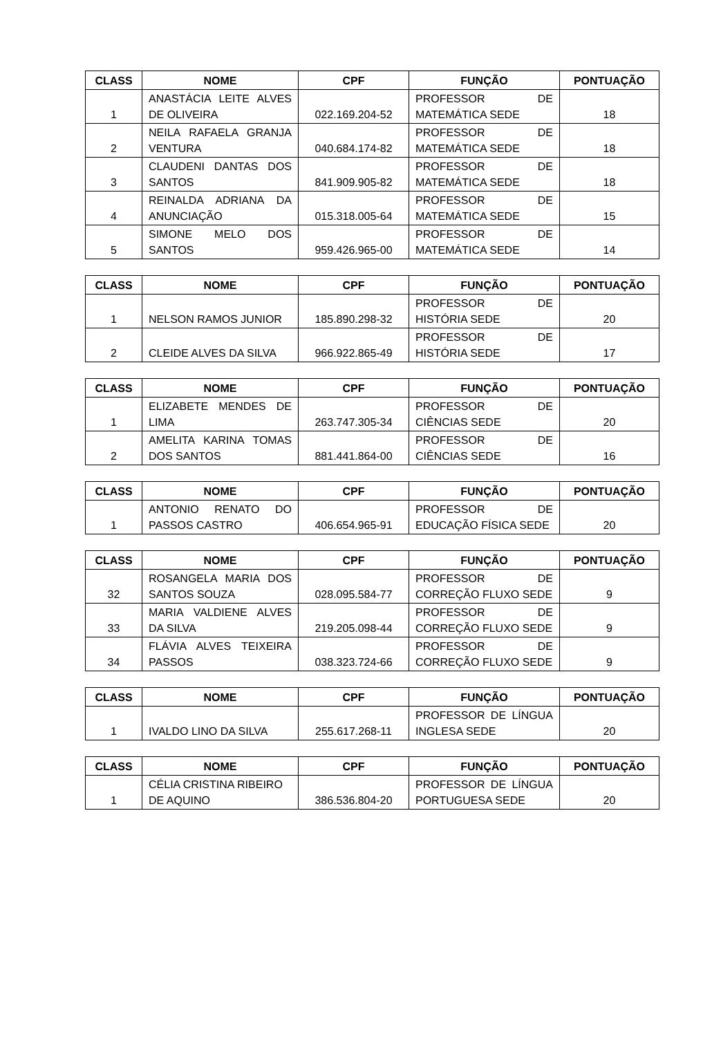| CLASS | NOME | CPF | FUNÇÃO | PONTUAÇÃO |
| --- | --- | --- | --- | --- |
| 1 | ANASTÁCIA LEITE ALVES DE OLIVEIRA | 022.169.204-52 | PROFESSOR DE MATEMÁTICA SEDE | 18 |
| 2 | NEILA RAFAELA GRANJA VENTURA | 040.684.174-82 | PROFESSOR DE MATEMÁTICA SEDE | 18 |
| 3 | CLAUDENI DANTAS DOS SANTOS | 841.909.905-82 | PROFESSOR DE MATEMÁTICA SEDE | 18 |
| 4 | REINALDA ADRIANA DA ANUNCIAÇÃO | 015.318.005-64 | PROFESSOR DE MATEMÁTICA SEDE | 15 |
| 5 | SIMONE MELO DOS SANTOS | 959.426.965-00 | PROFESSOR DE MATEMÁTICA SEDE | 14 |
| CLASS | NOME | CPF | FUNÇÃO | PONTUAÇÃO |
| --- | --- | --- | --- | --- |
| 1 | NELSON RAMOS JUNIOR | 185.890.298-32 | PROFESSOR DE HISTÓRIA SEDE | 20 |
| 2 | CLEIDE ALVES DA SILVA | 966.922.865-49 | PROFESSOR DE HISTÓRIA SEDE | 17 |
| CLASS | NOME | CPF | FUNÇÃO | PONTUAÇÃO |
| --- | --- | --- | --- | --- |
| 1 | ELIZABETE MENDES DE LIMA | 263.747.305-34 | PROFESSOR DE CIÊNCIAS SEDE | 20 |
| 2 | AMELITA KARINA TOMAS DOS SANTOS | 881.441.864-00 | PROFESSOR DE CIÊNCIAS SEDE | 16 |
| CLASS | NOME | CPF | FUNÇÃO | PONTUAÇÃO |
| --- | --- | --- | --- | --- |
| 1 | ANTONIO RENATO DO PASSOS CASTRO | 406.654.965-91 | PROFESSOR DE EDUCAÇÃO FÍSICA SEDE | 20 |
| CLASS | NOME | CPF | FUNÇÃO | PONTUAÇÃO |
| --- | --- | --- | --- | --- |
| 32 | ROSANGELA MARIA DOS SANTOS SOUZA | 028.095.584-77 | PROFESSOR DE CORREÇÃO FLUXO SEDE | 9 |
| 33 | MARIA VALDIENE ALVES DA SILVA | 219.205.098-44 | PROFESSOR DE CORREÇÃO FLUXO SEDE | 9 |
| 34 | FLÁVIA ALVES TEIXEIRA PASSOS | 038.323.724-66 | PROFESSOR DE CORREÇÃO FLUXO SEDE | 9 |
| CLASS | NOME | CPF | FUNÇÃO | PONTUAÇÃO |
| --- | --- | --- | --- | --- |
| 1 | IVALDO LINO DA SILVA | 255.617.268-11 | PROFESSOR DE LÍNGUA INGLESA SEDE | 20 |
| CLASS | NOME | CPF | FUNÇÃO | PONTUAÇÃO |
| --- | --- | --- | --- | --- |
| 1 | CÉLIA CRISTINA RIBEIRO DE AQUINO | 386.536.804-20 | PROFESSOR DE LÍNGUA PORTUGUESA SEDE | 20 |